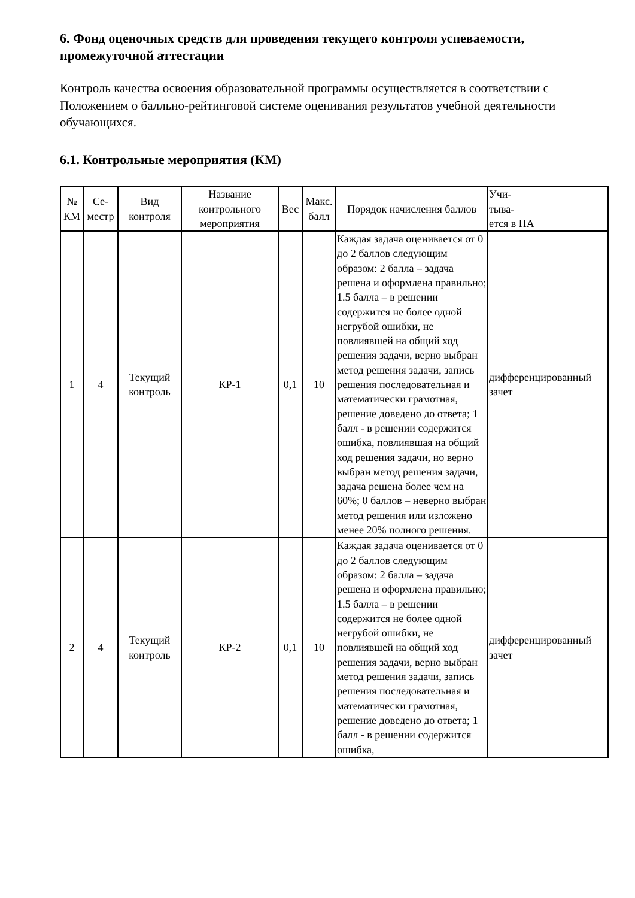6. Фонд оценочных средств для проведения текущего контроля успеваемости, промежуточной аттестации
Контроль качества освоения образовательной программы осуществляется в соответствии с Положением о балльно-рейтинговой системе оценивания результатов учебной деятельности обучающихся.
6.1. Контрольные мероприятия (КМ)
| № КМ | Се-местр | Вид контроля | Название контрольного мероприятия | Вес | Макс. балл | Порядок начисления баллов | Учи- тыва- ется в ПА |
| --- | --- | --- | --- | --- | --- | --- | --- |
| 1 | 4 | Текущий контроль | КР-1 | 0,1 | 10 | Каждая задача оценивается от 0 до 2 баллов следующим образом: 2 балла – задача решена и оформлена правильно; 1.5 балла – в решении содержится не более одной негрубой ошибки, не повлиявшей на общий ход решения задачи, верно выбран метод решения задачи, запись решения последовательная и математически грамотная, решение доведено до ответа; 1 балл - в решении содержится ошибка, повлиявшая на общий ход решения задачи, но верно выбран метод решения задачи, задача решена более чем на 60%; 0 баллов – неверно выбран метод решения или изложено менее 20% полного решения. | дифференцированный зачет |
| 2 | 4 | Текущий контроль | КР-2 | 0,1 | 10 | Каждая задача оценивается от 0 до 2 баллов следующим образом: 2 балла – задача решена и оформлена правильно; 1.5 балла – в решении содержится не более одной негрубой ошибки, не повлиявшей на общий ход решения задачи, верно выбран метод решения задачи, запись решения последовательная и математически грамотная, решение доведено до ответа; 1 балл - в решении содержится ошибка, | дифференцированный зачет |